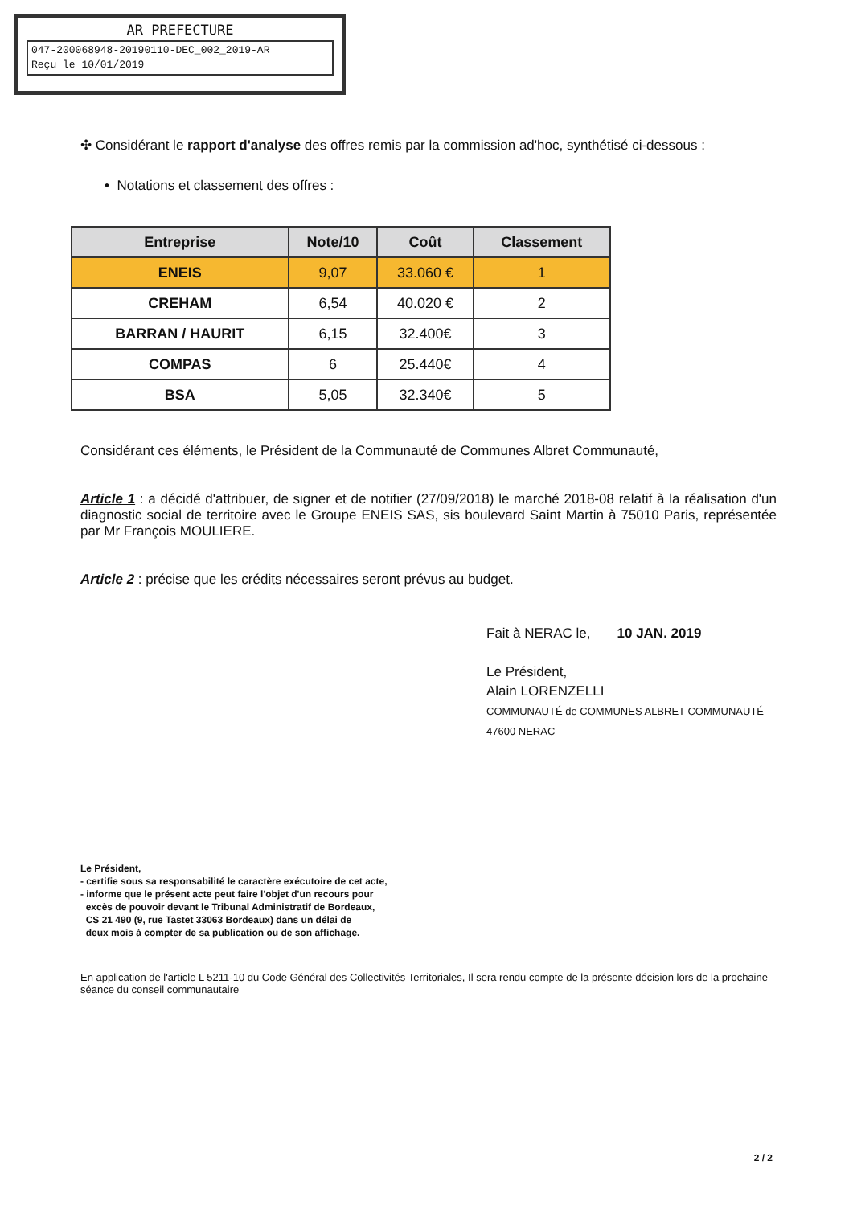AR PREFECTURE
047-200068948-20190110-DEC_002_2019-AR
Reçu le 10/01/2019
✣ Considérant le rapport d'analyse des offres remis par la commission ad'hoc, synthétisé ci-dessous :
• Notations et classement des offres :
| Entreprise | Note/10 | Coût | Classement |
| --- | --- | --- | --- |
| ENEIS | 9,07 | 33.060 € | 1 |
| CREHAM | 6,54 | 40.020 € | 2 |
| BARRAN / HAURIT | 6,15 | 32.400€ | 3 |
| COMPAS | 6 | 25.440€ | 4 |
| BSA | 5,05 | 32.340€ | 5 |
Considérant ces éléments, le Président de la Communauté de Communes Albret Communauté,
Article 1 : a décidé d'attribuer, de signer et de notifier (27/09/2018) le marché 2018-08 relatif à la réalisation d'un diagnostic social de territoire avec le Groupe ENEIS SAS, sis boulevard Saint Martin à 75010 Paris, représentée par Mr François MOULIERE.
Article 2 : précise que les crédits nécessaires seront prévus au budget.
Fait à NERAC le, 10 JAN. 2019
Le Président,
Alain LORENZELLI
COMMUNAUTÉ de COMMUNES ALBRET COMMUNAUTÉ 47600 NERAC
Le Président,
- certifie sous sa responsabilité le caractère exécutoire de cet acte,
- informe que le présent acte peut faire l'objet d'un recours pour
excès de pouvoir devant le Tribunal Administratif de Bordeaux,
CS 21 490 (9, rue Tastet 33063 Bordeaux) dans un délai de
deux mois à compter de sa publication ou de son affichage.
En application de l'article L 5211-10 du Code Général des Collectivités Territoriales, Il sera rendu compte de la présente décision lors de la prochaine séance du conseil communautaire
2 / 2